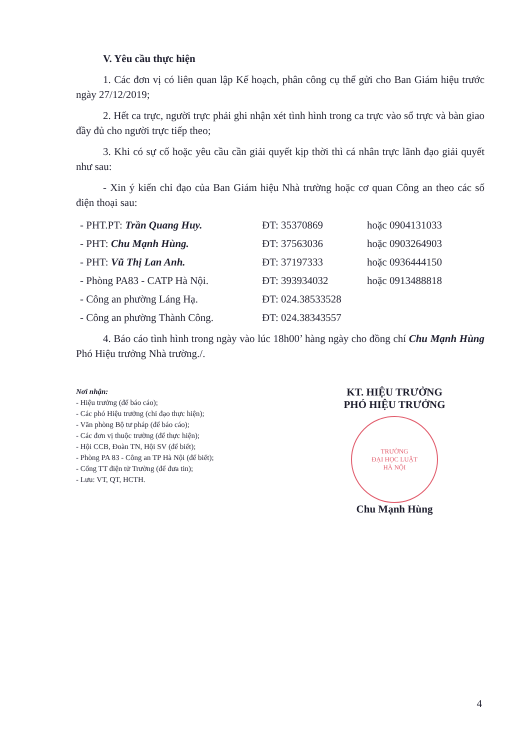V. Yêu cầu thực hiện
1. Các đơn vị có liên quan lập Kế hoạch, phân công cụ thể gửi cho Ban Giám hiệu trước ngày 27/12/2019;
2. Hết ca trực, người trực phải ghi nhận xét tình hình trong ca trực vào sổ trực và bàn giao đầy đủ cho người trực tiếp theo;
3. Khi có sự cố hoặc yêu cầu cần giải quyết kịp thời thì cá nhân trực lãnh đạo giải quyết như sau:
- Xin ý kiến chỉ đạo của Ban Giám hiệu Nhà trường hoặc cơ quan Công an theo các số điện thoại sau:
| - PHT.PT: Trần Quang Huy. | ĐT: 35370869 | hoặc 0904131033 |
| - PHT: Chu Mạnh Hùng. | ĐT: 37563036 | hoặc 0903264903 |
| - PHT: Vũ Thị Lan Anh. | ĐT: 37197333 | hoặc 0936444150 |
| - Phòng PA83 - CATP Hà Nội. | ĐT: 393934032 | hoặc 0913488818 |
| - Công an phường Láng Hạ. | ĐT: 024.38533528 | |
| - Công an phường Thành Công. | ĐT: 024.38343557 | |
4. Báo cáo tình hình trong ngày vào lúc 18h00’ hàng ngày cho đồng chí Chu Mạnh Hùng Phó Hiệu trưởng Nhà trường./.
Nơi nhận:
- Hiệu trưởng (để báo cáo);
- Các phó Hiệu trưởng (chỉ đạo thực hiện);
- Văn phòng Bộ tư pháp (để báo cáo);
- Các đơn vị thuộc trường (để thực hiện);
- Hội CCB, Đoàn TN, Hội SV (để biết);
- Phòng PA 83 - Công an TP Hà Nội (để biết);
- Cổng TT điện tử Trường (để đưa tin);
- Lưu: VT, QT, HCTH.
KT. HIỆU TRƯỞNG
PHÓ HIỆU TRƯỞNG
TRƯỜNG
ĐẠI HỌC LUẬT
HÀ NỘI
Chu Mạnh Hùng
4